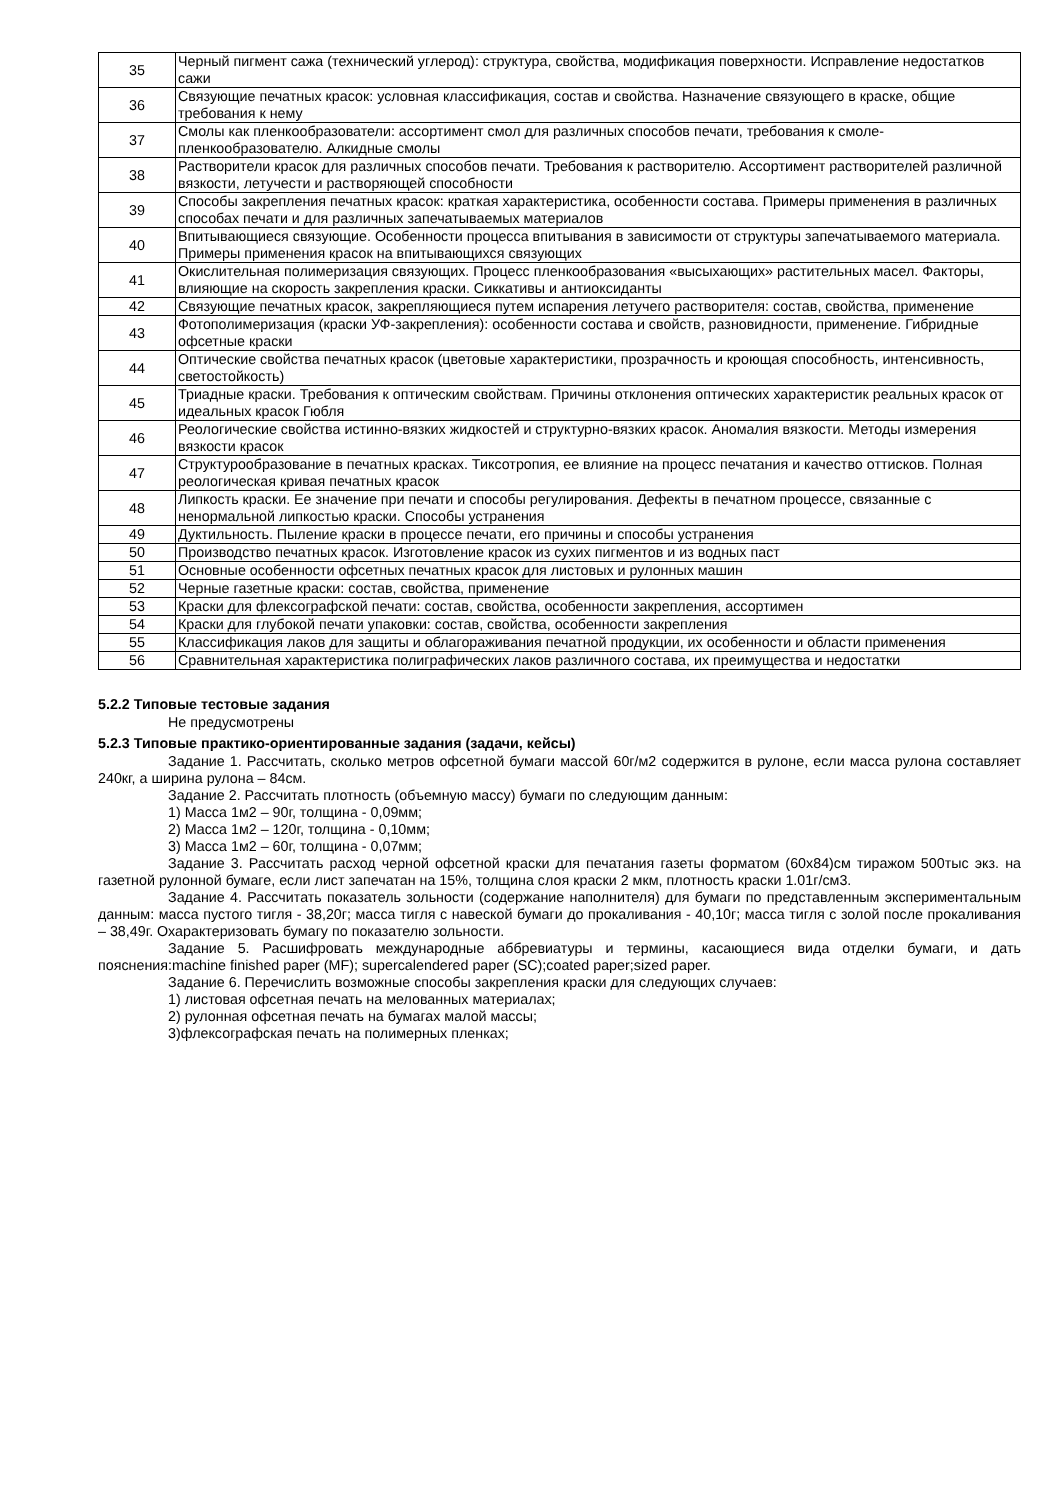| 35 | Черный пигмент сажа (технический углерод): структура, свойства, модификация поверхности. Исправление недостатков сажи |
| 36 | Связующие печатных красок: условная классификация, состав и свойства. Назначение связующего в краске, общие требования к нему |
| 37 | Смолы как пленкообразователи: ассортимент смол для различных способов печати, требования к смоле-пленкообразователю. Алкидные смолы |
| 38 | Растворители красок для различных способов печати. Требования к растворителю. Ассортимент растворителей различной вязкости, летучести и растворяющей способности |
| 39 | Способы закрепления печатных красок: краткая характеристика, особенности состава. Примеры применения в различных способах печати и для различных запечатываемых материалов |
| 40 | Впитывающиеся связующие. Особенности процесса впитывания в зависимости от структуры запечатываемого материала. Примеры применения красок на впитывающихся связующих |
| 41 | Окислительная полимеризация связующих. Процесс пленкообразования «высыхающих» растительных масел. Факторы, влияющие на скорость закрепления краски. Сиккативы и антиоксиданты |
| 42 | Связующие печатных красок, закрепляющиеся путем испарения летучего растворителя: состав, свойства, применение |
| 43 | Фотополимеризация (краски УФ-закрепления): особенности состава и свойств, разновидности, применение. Гибридные офсетные краски |
| 44 | Оптические свойства печатных красок (цветовые характеристики, прозрачность и кроющая способность, интенсивность, светостойкость) |
| 45 | Триадные краски. Требования к оптическим свойствам. Причины отклонения оптических характеристик реальных красок от идеальных красок Гюбля |
| 46 | Реологические свойства истинно-вязких жидкостей и структурно-вязких красок. Аномалия вязкости. Методы измерения вязкости красок |
| 47 | Структурообразование в печатных красках. Тиксотропия, ее влияние на процесс печатания и качество оттисков. Полная реологическая кривая печатных красок |
| 48 | Липкость краски. Ее значение при печати и способы регулирования. Дефекты в печатном процессе, связанные с ненормальной липкостью краски. Способы устранения |
| 49 | Дуктильность. Пыление краски в процессе печати, его причины и способы устранения |
| 50 | Производство печатных красок. Изготовление красок из сухих пигментов и из водных паст |
| 51 | Основные особенности офсетных печатных красок для листовых и рулонных машин |
| 52 | Черные газетные краски: состав, свойства, применение |
| 53 | Краски для флексографской печати: состав, свойства, особенности закрепления, ассортимен |
| 54 | Краски для глубокой печати упаковки: состав, свойства, особенности закрепления |
| 55 | Классификация лаков для защиты и облагораживания печатной продукции, их особенности и области применения |
| 56 | Сравнительная характеристика полиграфических лаков различного состава, их преимущества и недостатки |
5.2.2 Типовые тестовые задания
Не предусмотрены
5.2.3 Типовые практико-ориентированные задания (задачи, кейсы)
Задание 1. Рассчитать, сколько метров офсетной бумаги массой 60г/м2 содержится в рулоне, если масса рулона составляет 240кг, а ширина рулона – 84см.
Задание 2. Рассчитать плотность (объемную массу) бумаги по следующим данным:
1) Масса 1м2 – 90г, толщина - 0,09мм;
2) Масса 1м2 – 120г, толщина - 0,10мм;
3) Масса 1м2 – 60г, толщина - 0,07мм;
Задание 3. Рассчитать расход черной офсетной краски для печатания газеты форматом (60х84)см тиражом 500тыс экз. на газетной рулонной бумаге, если лист запечатан на 15%, толщина слоя краски 2 мкм, плотность краски 1.01г/см3.
Задание 4. Рассчитать показатель зольности (содержание наполнителя) для бумаги по представленным экспериментальным данным: масса пустого тигля - 38,20г; масса тигля с навеской бумаги до прокаливания - 40,10г; масса тигля с золой после прокаливания – 38,49г. Охарактеризовать бумагу по показателю зольности.
Задание 5. Расшифровать международные аббревиатуры и термины, касающиеся вида отделки бумаги, и дать пояснения:machine finished paper (MF); supercalendered paper (SC);coated paper;sized paper.
Задание 6. Перечислить возможные способы закрепления краски для следующих случаев:
1) листовая офсетная печать на мелованных материалах;
2) рулонная офсетная печать на бумагах малой массы;
3)флексографская печать на полимерных пленках;